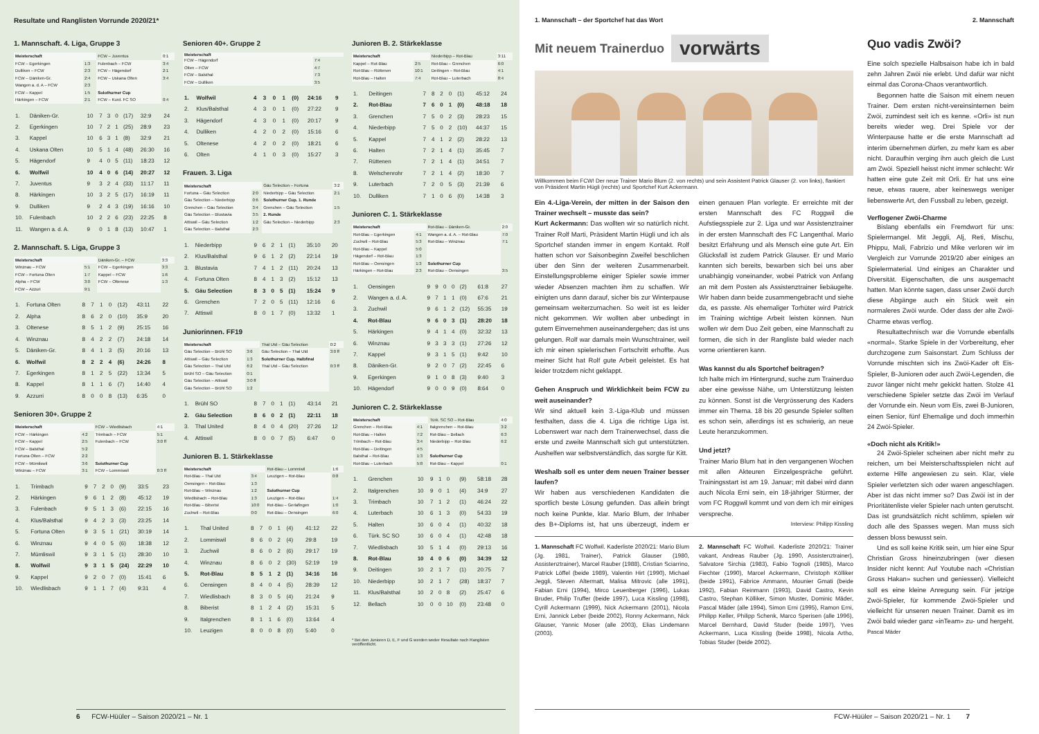Resultate und Ranglisten Vorrunde 2020/21*
1. Mannschaft. 4. Liga, Gruppe 3
| Meisterschaft | | FCW – Juventus | 0:1 |
| FCW – Egerkingen | 1:3 | Fulenbach – FCW | 3:4 |
| Dulliken – FCW | 2:3 | FCW – Hägendorf | 2:1 |
| FCW – Däniken-Gr. | 2:4 | FCW – Uskana Olten | 3:4 |
| Wangen a. d. A – FCW | 2:3 | | |
| FCW – Kappel | 1:5 | Solothurner Cup | |
| Härkingen – FCW | 2:1 | FCW – Kurd. FC SO | 0:4 |
| 1. | Däniken-Gr. | 10 | 7 | 3 | 0 | (17) | 32:9 | 24 |
| 2. | Egerkingen | 10 | 7 | 2 | 1 | (25) | 28:9 | 23 |
| 3. | Kappel | 10 | 6 | 3 | 1 | (8) | 32:9 | 21 |
| 4. | Uskana Olten | 10 | 5 | 1 | 4 | (48) | 26:30 | 16 |
| 5. | Hägendorf | 9 | 4 | 0 | 5 | (11) | 18:23 | 12 |
| 6. | Wolfwil | 10 | 4 | 0 | 6 | (14) | 20:27 | 12 |
| 7. | Juventus | 9 | 3 | 2 | 4 | (33) | 11:17 | 11 |
| 8. | Härkingen | 10 | 3 | 2 | 5 | (17) | 16:19 | 11 |
| 9. | Dulliken | 9 | 2 | 4 | 3 | (19) | 16:16 | 10 |
| 10. | Fulenbach | 10 | 2 | 2 | 6 | (23) | 22:25 | 8 |
| 11. | Wangen a. d. A. | 9 | 0 | 1 | 8 | (13) | 10:47 | 1 |
2. Mannschaft. 5. Liga, Gruppe 3
| Meisterschaft | | Däniken-Gr. – FCW | 3:3 |
| Winznau – FCW | 5:1 | FCW – Egerkingen | 3:3 |
| FCW – Fortuna Olten | 1:7 | Kappel – FCW | 1:6 |
| Alpha – FCW | 3:0 | FCW – Oltenese | 1:3 |
| FCW – Azzuri | 9:1 | | |
| 1. | Fortuna Olten | 8 | 7 | 1 | 0 | (12) | 43:11 | 22 |
| 2. | Alpha | 8 | 6 | 2 | 0 | (10) | 35:9 | 20 |
| 3. | Oltenese | 8 | 5 | 1 | 2 | (9) | 25:15 | 16 |
| 4. | Winznau | 8 | 4 | 2 | 2 | (7) | 24:18 | 14 |
| 5. | Däniken-Gr. | 8 | 4 | 1 | 3 | (5) | 20:16 | 13 |
| 6. | Wolfwil | 8 | 2 | 2 | 4 | (6) | 24:26 | 8 |
| 7. | Egerkingen | 8 | 1 | 2 | 5 | (22) | 13:34 | 5 |
| 8. | Kappel | 8 | 1 | 1 | 6 | (7) | 14:40 | 4 |
| 9. | Azzurri | 8 | 0 | 0 | 8 | (13) | 6:35 | 0 |
Senioren 30+. Gruppe 2
| Meisterschaft | | FCW – Wiedlisbach | 4:1 |
| FCW – Härkingen | 4:2 | Trimbach – FCW | 5:1 |
| FCW – Kappel | 2:5 | Fulenbach – FCW | 3:0 ff |
| FCW – Balsthal | 5:2 | | |
| Fortuna Olten – FCW | 2:2 | | |
| FCW – Mümliswil | 3:6 | Solothurner Cup | |
| Winznau – FCW | 3:1 | FCW – Lommiswil | 0:3 ff |
| 1. | Trimbach | 9 | 7 | 2 | 0 | (9) | 33:5 | 23 |
| 2. | Härkingen | 9 | 6 | 1 | 2 | (8) | 45:12 | 19 |
| 3. | Fulenbach | 9 | 5 | 1 | 3 | (6) | 22:15 | 16 |
| 4. | Klus/Balsthal | 9 | 4 | 2 | 3 | (3) | 23:25 | 14 |
| 5. | Fortuna Olten | 9 | 3 | 5 | 1 | (21) | 30:19 | 14 |
| 6. | Winznau | 9 | 4 | 0 | 5 | (6) | 18:38 | 12 |
| 7. | Mümliswil | 9 | 3 | 1 | 5 | (1) | 28:30 | 10 |
| 8. | Wolfwil | 9 | 3 | 1 | 5 | (24) | 22:29 | 10 |
| 9. | Kappel | 9 | 2 | 0 | 7 | (0) | 15:41 | 6 |
| 10. | Wiedlisbach | 9 | 1 | 1 | 7 | (4) | 9:31 | 4 |
Senioren 40+. Gruppe 2
| Meisterschaft | |
| --- | --- |
| FCW – Hägendorf | 7:4 |
| Olten – FCW | 4:7 |
| FCW – Balsthal | 7:3 |
| FCW – Dulliken | 3:5 |
| 1. | Wolfwil | 4 | 3 | 0 | 1 | (0) | 24:16 | 9 |
| 2. | Klus/Balsthal | 4 | 3 | 0 | 1 | (0) | 27:22 | 9 |
| 3. | Hägendorf | 4 | 3 | 0 | 1 | (0) | 20:17 | 9 |
| 4. | Dulliken | 4 | 2 | 0 | 2 | (0) | 15:16 | 6 |
| 5. | Oltenese | 4 | 2 | 0 | 2 | (0) | 18:21 | 6 |
| 6. | Olten | 4 | 1 | 0 | 3 | (0) | 15:27 | 3 |
Frauen. 3. Liga
| Meisterschaft | | Gäu Selection – Fortuna | 3:2 |
| Fortuna – Gäu Selection | 2:0 | Niederbipp – Gäu Selection | 2:1 |
| Gäu Selection – Niederbipp | 0:6 | Solothurner Cup. 1. Runde | |
| Grenchen – Gäu Selection | 3:4 | Grenchen – Gäu Selection | 1:5 |
| Gäu Selection – Blustavia | 3:5 | 2. Runde | |
| Attiswil – Gäu Selection | 1:2 | Gäu Selection – Niederbipp | 2:3 |
| Gäu Selection – Balsthal | 2:3 | | |
| 1. | Niederbipp | 9 | 6 | 2 | 1 | (1) | 35:10 | 20 |
| 2. | Klus/Balsthal | 9 | 6 | 1 | 2 | (2) | 22:14 | 19 |
| 3. | Blustavia | 7 | 4 | 1 | 2 | (11) | 20:24 | 13 |
| 4. | Fortuna Olten | 8 | 4 | 1 | 3 | (2) | 15:12 | 13 |
| 5. | Gäu Selection | 8 | 3 | 0 | 5 | (1) | 15:24 | 9 |
| 6. | Grenchen | 7 | 2 | 0 | 5 | (11) | 12:16 | 6 |
| 7. | Attiswil | 8 | 0 | 1 | 7 | (0) | 13:32 | 1 |
Juniorinnen. FF19
| Meisterschaft | | Thal Utd – Gäu Selection | 0:2 |
| Gäu Selection – Brühl SO | 3:6 | Gäu Selection – Thal Utd | 3:0 ff |
| Attiswil – Gäu Selection | 1:3 | Solothurner Cup. Halbfinal | |
| Gäu Selection – Thal Utd | 6:2 | Thal Utd – Gäu Selection | 0:3 ff |
| Brühl SO – Gäu Selection | 0:1 | | |
| Gäu Selection – Attiswil | 3:0 ff | | |
| Gäu Selection – Brühl SO | 1:2 | | |
| 1. | Brühl SO | 8 | 7 | 0 | 1 | (1) | 43:14 | 21 |
| 2. | Gäu Selection | 8 | 6 | 0 | 2 | (1) | 22:11 | 18 |
| 3. | Thal United | 8 | 4 | 0 | 4 | (20) | 27:26 | 12 |
| 4. | Attiswil | 8 | 0 | 0 | 7 | (5) | 6:47 | 0 |
Junioren B. 1. Stärkeklasse
| Meisterschaft | | Rot-Blau – Lommiwil | 1:6 |
| Rot-Blau – Thal Utd | 3:4 | Leuzigen – Rot-Blau | 0:8 |
| Oensingen – Rot-Blau | 1:3 | | |
| Rot-Blau – Winznau | 1:2 | Solothurner Cup | |
| Wiedlisbach – Rot-Blau | 1:3 | Leuzigen – Rot-Blau | 1:4 |
| Rot-Blau – Biberist | 10:0 | Rot-Blau – Gerlafingen | 1:0 |
| Zuchwil – Rot-Blau | 0:0 | Rot-Blau – Oensingen | 6:0 |
| 1. | Thal United | 8 | 7 | 0 | 1 | (4) | 41:12 | 22 |
| 2. | Lommiswil | 8 | 6 | 0 | 2 | (4) | 29:8 | 19 |
| 3. | Zuchwil | 8 | 6 | 0 | 2 | (6) | 29:17 | 19 |
| 4. | Winznau | 8 | 6 | 0 | 2 | (30) | 52:19 | 19 |
| 5. | Rot-Blau | 8 | 5 | 1 | 2 | (1) | 34:16 | 16 |
| 6. | Oensingen | 8 | 4 | 0 | 4 | (5) | 28:39 | 12 |
| 7. | Wiedlisbach | 8 | 3 | 0 | 5 | (4) | 21:24 | 9 |
| 8. | Biberist | 8 | 1 | 2 | 4 | (2) | 15:31 | 5 |
| 9. | Italgrenchen | 8 | 1 | 1 | 6 | (0) | 13:64 | 4 |
| 10. | Leuzigen | 8 | 0 | 0 | 8 | (0) | 5:40 | 0 |
Junioren B. 2. Stärkeklasse
| Meisterschaft | | Niederbipp – Rot-Blau | 3:11 |
| Kappel – Rot-Blau | 2:5 | Rot-Blau – Grenchen | 6:0 |
| Rot-Blau – Rüttenen | 10:1 | Deitingen – Rot-Blau | 4:1 |
| Rot-Blau – Halten | 7:4 | Rot-Blau – Luterbach | 8:4 |
| 1. | Deitingen | 7 | 8 | 2 | 0 | (1) | 45:12 | 24 |
| 2. | Rot-Blau | 7 | 6 | 0 | 1 | (0) | 48:18 | 18 |
| 3. | Grenchen | 7 | 5 | 0 | 2 | (3) | 28:23 | 15 |
| 4. | Niederbipp | 7 | 5 | 0 | 2 | (10) | 44:37 | 15 |
| 5. | Kappel | 7 | 4 | 1 | 2 | (2) | 28:22 | 13 |
| 6. | Halten | 7 | 2 | 1 | 4 | (1) | 35:45 | 7 |
| 7. | Rüttenen | 7 | 2 | 1 | 4 | (1) | 34:51 | 7 |
| 8. | Welschenrohr | 7 | 2 | 1 | 4 | (2) | 18:30 | 7 |
| 9. | Luterbach | 7 | 2 | 0 | 5 | (3) | 21:39 | 6 |
| 10. | Dulliken | 7 | 1 | 0 | 6 | (0) | 14:38 | 3 |
Junioren C. 1. Stärkeklasse
| Meisterschaft | | Rot-Blau – Däniken-Gr. | 2:0 |
| Rot-Blau – Egerkingen | 4:1 | Wangen a. d. A. – Rot-Blau | 7:0 |
| Zuchwil – Rot-Blau | 5:3 | Rot-Blau – Winznau | 7:1 |
| Rot-Blau – Kappel | 5:0 | | |
| Hägendorf – Rot-Blau | 1:3 | | |
| Rot-Blau – Oensingen | 1:3 | Solothurner Cup | |
| Härkingen – Rot-Blau | 2:3 | Rot-Blau – Oensingen | 3:5 |
| 1. | Oensingen | 9 | 9 | 0 | 0 | (2) | 61:8 | 27 |
| 2. | Wangen a. d. A. | 9 | 7 | 1 | 1 | (0) | 67:6 | 21 |
| 3. | Zuchwil | 9 | 6 | 1 | 2 | (12) | 55:35 | 19 |
| 4. | Rot-Blau | 9 | 6 | 0 | 3 | (1) | 28:20 | 18 |
| 5. | Härkingen | 9 | 4 | 1 | 4 | (0) | 32:32 | 13 |
| 6. | Winznau | 9 | 3 | 3 | 3 | (1) | 27:26 | 12 |
| 7. | Kappel | 9 | 3 | 1 | 5 | (1) | 9:42 | 10 |
| 8. | Däniken-Gr. | 9 | 2 | 0 | 7 | (2) | 22:45 | 6 |
| 9. | Egerkingen | 9 | 1 | 0 | 8 | (3) | 9:40 | 3 |
| 10. | Hägendorf | 9 | 0 | 0 | 9 | (0) | 8:64 | 0 |
Junioren C. 2. Stärkeklasse
| Meisterschaft | | Türk. SC SO – Rot-Blau | 4:0 |
| Grenchen – Rot-Blau | 4:1 | Italgrenchen – Rot-Blau | 3:2 |
| Rot-Blau – Halten | 7:2 | Rot-Blau – Bellach | 6:3 |
| Trimbach – Rot-Blau | 3:4 | Niederbipp – Rot-Blau | 6:2 |
| Rot-Blau – Deitingen | 4:5 | | |
| Balsthal – Rot-Blau | 1:3 | Solothurner Cup | |
| Rot-Blau – Luterbach | 5:8 | Rot-Blau – Kappel | 0:1 |
| 1. | Grenchen | 10 | 9 | 1 | 0 | (9) | 58:18 | 28 |
| 2. | Italgrenchen | 10 | 9 | 0 | 1 | (4) | 34:9 | 27 |
| 3. | Trimbach | 10 | 7 | 1 | 2 | (1) | 46:24 | 22 |
| 4. | Luterbach | 10 | 6 | 1 | 3 | (0) | 54:33 | 19 |
| 5. | Halten | 10 | 6 | 0 | 4 | (1) | 40:32 | 18 |
| 6. | Türk. SC SO | 10 | 6 | 0 | 4 | (1) | 42:48 | 18 |
| 7. | Wiedlisbach | 10 | 5 | 1 | 4 | (0) | 29:13 | 16 |
| 8. | Rot-Blau | 10 | 4 | 0 | 6 | (0) | 34:39 | 12 |
| 9. | Deitingen | 10 | 2 | 1 | 7 | (1) | 20:75 | 7 |
| 10. | Niederbipp | 10 | 2 | 1 | 7 | (28) | 18:37 | 7 |
| 11. | Klus/Balsthal | 10 | 2 | 0 | 8 | (2) | 25:47 | 6 |
| 12. | Bellach | 10 | 0 | 0 | 10 | (0) | 23:48 | 0 |
* Bei den Junioren D, E, F und G werden weder Resultate noch Ranglisten veröffentlicht.
6 FCW-Hüüler – Saison 2020/21 – Nr. 1
1. Mannschaft – der Sportchef hat das Wort 2. Mannschaft
Mit neuem Trainerduo vorwärts
Willkommen beim FCW! Der neue Trainer Mario Blum (2. von rechts) und sein Assistent Patrick Glauser (2. von links), flankiert von Präsident Martin Hügli (rechts) und Sportchef Kurt Ackermann.
Ein 4.-Liga-Verein, der mitten in der Saison den Trainer wechselt – musste das sein?
Kurt Ackermann: Das wollten wir so natürlich nicht. Trainer Rolf Marti, Präsident Martin Hügli und ich als Sportchef standen immer in engem Kontakt. Rolf hatten schon vor Saisonbeginn Zweifel beschlichen über den Sinn der weiteren Zusammenarbeit. Einstellungsprobleme einiger Spieler sowie immer wieder Absenzen machten ihm zu schaffen. Wir einigten uns dann darauf, sicher bis zur Winterpause gemeinsam weiterzumachen. So weit ist es leider nicht gekommen. Wir wollten aber unbedingt in gutem Einvernehmen auseinandergehen; das ist uns gelungen. Rolf war damals mein Wunschtrainer, weil ich mir einen spielerischen Fortschritt erhoffte. Aus meiner Sicht hat Rolf gute Arbeit geleistet. Es hat leider trotzdem nicht geklappt.
Gehen Anspruch und Wirklichkeit beim FCW zu weit auseinander?
Wir sind aktuell kein 3.-Liga-Klub und müssen festhalten, dass die 4. Liga die richtige Liga ist. Lobenswert war nach dem Trainerwechsel, dass die erste und zweite Mannschaft sich gut unterstützten. Aushelfen war selbstverständlich, das sorgte für Kitt.
Weshalb soll es unter dem neuen Trainer besser laufen?
Wir haben aus verschiedenen Kandidaten die sportlich beste Lösung gefunden. Das allein bringt noch keine Punkte, klar. Mario Blum, der Inhaber des B+-Diploms ist, hat uns überzeugt, indem er einen genauen Plan vorlegte. Er erreichte mit der ersten Mannschaft des FC Roggwil die Aufstiegsspiele zur 2. Liga und war Assistenztrainer in der ersten Mannschaft des FC Langenthal. Mario besitzt Erfahrung und als Mensch eine gute Art. Ein Glücksfall ist zudem Patrick Glauser. Er und Mario kannten sich bereits, bewarben sich bei uns aber unabhängig voneinander, wobei Patrick von Anfang an mit dem Posten als Assistenztrainer liebäugelte. Wir haben dann beide zusammengebracht und siehe da, es passte. Als ehemaliger Torhüter wird Patrick im Training wichtige Arbeit leisten können. Nun wollen wir dem Duo Zeit geben, eine Mannschaft zu formen, die sich in der Rangliste bald wieder nach vorne orientieren kann.
Was kannst du als Sportchef beitragen?
Ich halte mich im Hintergrund, suche zum Trainerduo aber eine gewisse Nähe, um Unterstützung leisten zu können. Sonst ist die Vergrösserung des Kaders immer ein Thema. 18 bis 20 gesunde Spieler sollten es schon sein, allerdings ist es schwierig, an neue Leute heranzukommen.
Und jetzt?
Trainer Mario Blum hat in den vergangenen Wochen mit allen Akteuren Einzelgespräche geführt. Trainingsstart ist am 19. Januar; mit dabei wird dann auch Nicola Erni sein, ein 18-jähriger Stürmer, der vom FC Roggwil kommt und von dem ich mir einiges verspreche.
Interview: Philipp Kissling
1. Mannschaft FC Wolfwil. Kaderliste 2020/21: Mario Blum (Jg. 1981, Trainer), Patrick Glauser (1980, Assistenztrainer), Marcel Rauber (1988), Cristian Sciarrino, Patrick Löffel (beide 1989), Valentin Hirt (1990), Michael Jeggli, Steven Altermatt, Malisa Mitrovic (alle 1991), Fabian Erni (1994), Mirco Leuenberger (1996), Lukas Bruder, Philip Truffer (beide 1997), Luca Kissling (1998), Cyrill Ackermann (1999), Nick Ackermann (2001), Nicola Erni, Jannick Leber (beide 2002), Ronny Ackermann, Nick Glauser, Yannic Moser (alle 2003), Elias Lindemann (2003).
2. Mannschaft FC Wolfwil. Kaderliste 2020/21: Trainer vakant, Andreas Rauber (Jg. 1990, Assistenztrainer), Salvatore Sirchia (1983), Fabio Tognoli (1985), Marco Fiechter (1990), Marcel Ackermann, Christoph Kölliker (beide 1991), Fabrice Ammann, Mounier Gmati (beide 1992), Fabian Reinmann (1993), David Castro, Kevin Castro, Stephan Kölliker, Simon Muster, Dominic Mäder, Pascal Mäder (alle 1994), Simon Erni (1995), Ramon Erni, Philipp Keller, Philipp Schenk, Marco Sperisen (alle 1996), Marcel Bernhard, David Studer (beide 1997), Yves Ackermann, Luca Kissling (beide 1998), Nicola Artho, Tobias Studer (beide 2002).
Quo vadis Zwöi?
Eine solch spezielle Halbsaison habe ich in bald zehn Jahren Zwöi nie erlebt. Und dafür war nicht einmal das Corona-Chaos verantwortlich.
Begonnen hatte die Saison mit einem neuen Trainer. Dem ersten nicht-vereinsinternen beim Zwöi, zumindest seit ich es kenne. «Orli» ist nun bereits wieder weg. Drei Spiele vor der Winterpause hatte er die erste Mannschaft ad interim übernehmen dürfen, zu mehr kam es aber nicht. Daraufhin verging ihm auch gleich die Lust am Zwöi. Speziell heisst nicht immer schlecht: Wir hatten eine gute Zeit mit Orli. Er hat uns eine neue, etwas rauere, aber keineswegs weniger liebenswerte Art, den Fussball zu leben, gezeigt.
Verflogener Zwöi-Charme
Bislang ebenfalls ein Fremdwort für uns: Spielermangel. Mit Jeggli, Alj, Reti, Mischu, Phippu, Mali, Fabrizio und Mike verloren wir im Vergleich zur Vorrunde 2019/20 aber einiges an Spielermaterial. Und einiges an Charakter und Diversität. Eigenschaften, die uns ausgemacht hatten. Man könnte sagen, dass unser Zwöi durch diese Abgänge auch ein Stück weit ein normaleres Zwöi wurde. Oder dass der alte Zwöi-Charme etwas verflog.
Resultattechnisch war die Vorrunde ebenfalls «normal». Starke Spiele in der Vorbereitung, eher durchzogene zum Saisonstart. Zum Schluss der Vorrunde mischten sich ins Zwöi-Kader oft Eis-Spieler, B-Junioren oder auch Zwöi-Legenden, die zuvor länger nicht mehr gekickt hatten. Stolze 41 verschiedene Spieler setzte das Zwöi im Verlauf der Vorrunde ein. Neun vom Eis, zwei B-Junioren, einen Senior, fünf Ehemalige und doch immerhin 24 Zwöi-Spieler.
«Doch nicht als Kritik!»
24 Zwöi-Spieler scheinen aber nicht mehr zu reichen, um bei Meisterschaftsspielen nicht auf externe Hilfe angewiesen zu sein. Klar, viele Spieler verletzten sich oder waren angeschlagen. Aber ist das nicht immer so? Das Zwöi ist in der Prioritätenliste vieler Spieler nach unten gerutscht. Das ist grundsätzlich nicht schlimm, spielen wir doch alle des Spasses wegen. Man muss sich dessen bloss bewusst sein.
Und es soll keine Kritik sein, um hier eine Spur Christian Gross hineinzubringen (wer diesen Insider nicht kennt: Auf Youtube nach «Christian Gross Hakan» suchen und geniessen). Vielleicht soll es eine kleine Anregung sein. Für jetzige Zwöi-Spieler, für kommende Zwöi-Spieler und vielleicht für unseren neuen Trainer. Damit es im Zwöi bald wieder ganz «inTeam» zu- und hergeht. Pascal Mäder
FCW-Hüüler – Saison 2020/21 – Nr. 1 7